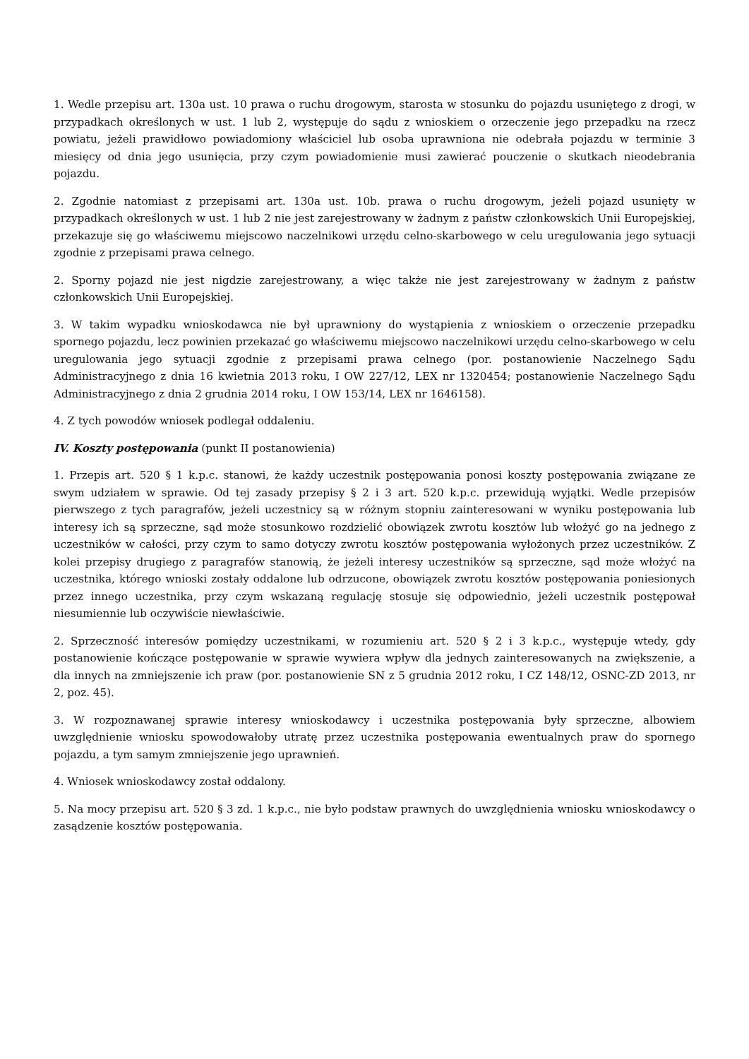1. Wedle przepisu art. 130a ust. 10 prawa o ruchu drogowym, starosta w stosunku do pojazdu usuniętego z drogi, w przypadkach określonych w ust. 1 lub 2, występuje do sądu z wnioskiem o orzeczenie jego przepadku na rzecz powiatu, jeżeli prawidłowo powiadomiony właściciel lub osoba uprawniona nie odebrała pojazdu w terminie 3 miesięcy od dnia jego usunięcia, przy czym powiadomienie musi zawierać pouczenie o skutkach nieodebrania pojazdu.
2. Zgodnie natomiast z przepisami art. 130a ust. 10b. prawa o ruchu drogowym, jeżeli pojazd usunięty w przypadkach określonych w ust. 1 lub 2 nie jest zarejestrowany w żadnym z państw członkowskich Unii Europejskiej, przekazuje się go właściwemu miejscowo naczelnikowi urzędu celno-skarbowego w celu uregulowania jego sytuacji zgodnie z przepisami prawa celnego.
2. Sporny pojazd nie jest nigdzie zarejestrowany, a więc także nie jest zarejestrowany w żadnym z państw członkowskich Unii Europejskiej.
3. W takim wypadku wnioskodawca nie był uprawniony do wystąpienia z wnioskiem o orzeczenie przepadku spornego pojazdu, lecz powinien przekazać go właściwemu miejscowo naczelnikowi urzędu celno-skarbowego w celu uregulowania jego sytuacji zgodnie z przepisami prawa celnego (por. postanowienie Naczelnego Sądu Administracyjnego z dnia 16 kwietnia 2013 roku, I OW 227/12, LEX nr 1320454; postanowienie Naczelnego Sądu Administracyjnego z dnia 2 grudnia 2014 roku, I OW 153/14, LEX nr 1646158).
4. Z tych powodów wniosek podlegał oddaleniu.
IV. Koszty postępowania (punkt II postanowienia)
1. Przepis art. 520 § 1 k.p.c. stanowi, że każdy uczestnik postępowania ponosi koszty postępowania związane ze swym udziałem w sprawie. Od tej zasady przepisy § 2 i 3 art. 520 k.p.c. przewidują wyjątki. Wedle przepisów pierwszego z tych paragrafów, jeżeli uczestnicy są w różnym stopniu zainteresowani w wyniku postępowania lub interesy ich są sprzeczne, sąd może stosunkowo rozdzielić obowiązek zwrotu kosztów lub włożyć go na jednego z uczestników w całości, przy czym to samo dotyczy zwrotu kosztów postępowania wyłożonych przez uczestników. Z kolei przepisy drugiego z paragrafów stanowią, że jeżeli interesy uczestników są sprzeczne, sąd może włożyć na uczestnika, którego wnioski zostały oddalone lub odrzucone, obowiązek zwrotu kosztów postępowania poniesionych przez innego uczestnika, przy czym wskazaną regulację stosuje się odpowiednio, jeżeli uczestnik postępował niesumiennie lub oczywiście niewłaściwie.
2. Sprzeczność interesów pomiędzy uczestnikami, w rozumieniu art. 520 § 2 i 3 k.p.c., występuje wtedy, gdy postanowienie kończące postępowanie w sprawie wywiera wpływ dla jednych zainteresowanych na zwiększenie, a dla innych na zmniejszenie ich praw (por. postanowienie SN z 5 grudnia 2012 roku, I CZ 148/12, OSNC-ZD 2013, nr 2, poz. 45).
3. W rozpoznawanej sprawie interesy wnioskodawcy i uczestnika postępowania były sprzeczne, albowiem uwzględnienie wniosku spowodowałoby utratę przez uczestnika postępowania ewentualnych praw do spornego pojazdu, a tym samym zmniejszenie jego uprawnień.
4. Wniosek wnioskodawcy został oddalony.
5. Na mocy przepisu art. 520 § 3 zd. 1 k.p.c., nie było podstaw prawnych do uwzględnienia wniosku wnioskodawcy o zasądzenie kosztów postępowania.